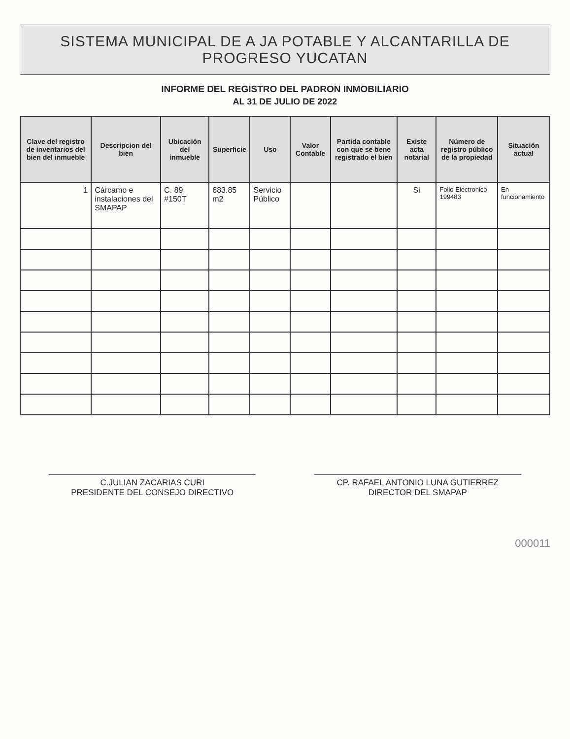SISTEMA MUNICIPAL DE A JA POTABLE Y ALCANTARILLA DE PROGRESO YUCATAN
INFORME DEL REGISTRO DEL PADRON INMOBILIARIO
AL 31 DE JULIO DE 2022
| Clave del registro de inventarios del bien del inmueble | Descripcion del bien | Ubicación del inmueble | Superficie | Uso | Valor Contable | Partida contable con que se tiene registrado el bien | Existe acta notarial | Número de registro público de la propiedad | Situación actual |
| --- | --- | --- | --- | --- | --- | --- | --- | --- | --- |
| 1 | Cárcamo e instalaciones del SMAPAP | C. 89 #150T | 683.85 m2 | Servicio Público | | | Si | Folio Electronico 199483 | En funcionamiento |
C.JULIAN ZACARIAS CURI
PRESIDENTE DEL CONSEJO DIRECTIVO
CP. RAFAEL ANTONIO LUNA GUTIERREZ
DIRECTOR DEL SMAPAP
000011